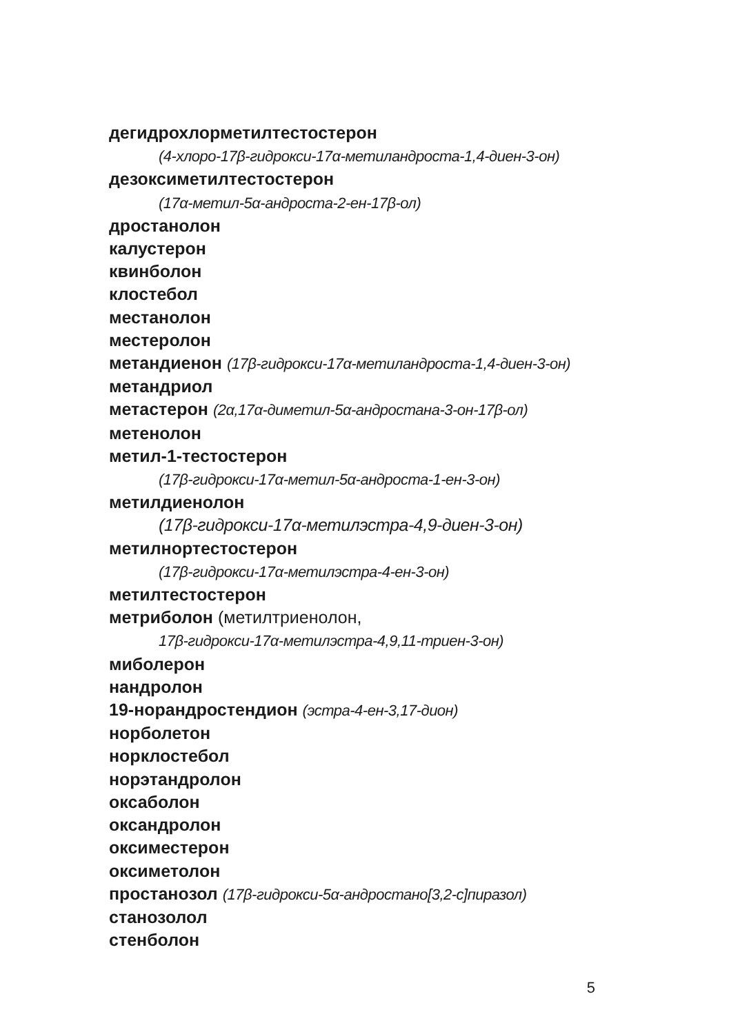дегидрохлорметилтестостерон
(4-хлоро-17β-гидрокси-17α-метиландроста-1,4-диен-3-он)
дезоксиметилтестостерон
(17α-метил-5α-андроста-2-ен-17β-ол)
дростанолон
калустерон
квинболон
клостебол
местанолон
местеролон
метандиенон (17β-гидрокси-17α-метиландроста-1,4-диен-3-он)
метандриол
метастерон (2α,17α-диметил-5α-андростана-3-он-17β-ол)
метенолон
метил-1-тестостерон
(17β-гидрокси-17α-метил-5α-андроста-1-ен-3-он)
метилдиенолон
(17β-гидрокси-17α-метилэстра-4,9-диен-3-он)
метилнортестостерон
(17β-гидрокси-17α-метилэстра-4-ен-3-он)
метилтестостерон
метриболон (метилтриенолон,
17β-гидрокси-17α-метилэстра-4,9,11-триен-3-он)
миболерон
нандролон
19-норандростендион (эстра-4-ен-3,17-дион)
норболетон
норклостебол
норэтандролон
оксаболон
оксандролон
оксиместерон
оксиметолон
простанозол (17β-гидрокси-5α-андростано[3,2-c]пиразол)
станозолол
стенболон
5